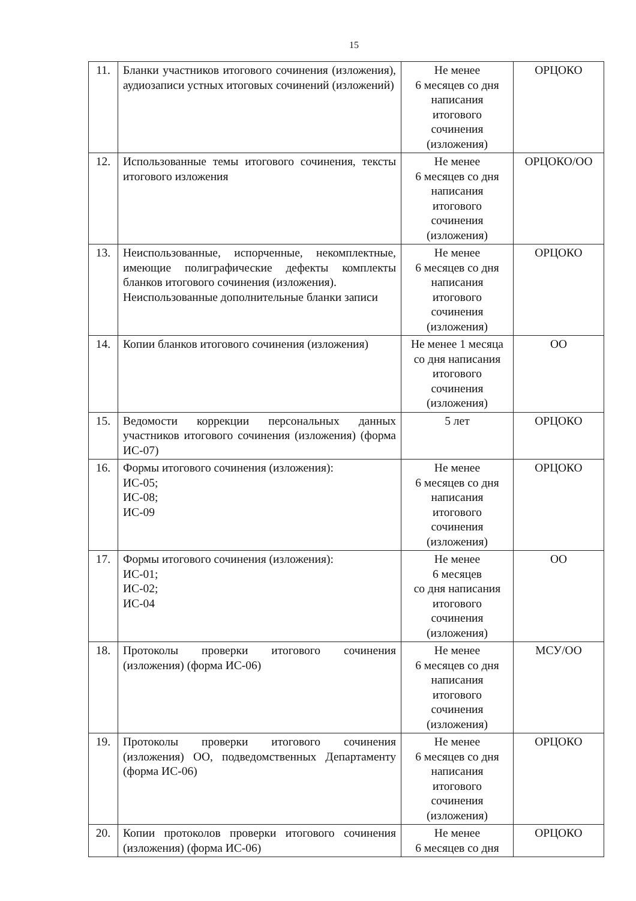15
| 11. | Бланки участников итогового сочинения (изложения), аудиозаписи устных итоговых сочинений (изложений) | Не менее 6 месяцев со дня написания итогового сочинения (изложения) | ОРЦОКО |
| 12. | Использованные темы итогового сочинения, тексты итогового изложения | Не менее 6 месяцев со дня написания итогового сочинения (изложения) | ОРЦОКО/ОО |
| 13. | Неиспользованные, испорченные, некомплектные, имеющие полиграфические дефекты комплекты бланков итогового сочинения (изложения). Неиспользованные дополнительные бланки записи | Не менее 6 месяцев со дня написания итогового сочинения (изложения) | ОРЦОКО |
| 14. | Копии бланков итогового сочинения (изложения) | Не менее 1 месяца со дня написания итогового сочинения (изложения) | ОО |
| 15. | Ведомости коррекции персональных данных участников итогового сочинения (изложения) (форма ИС-07) | 5 лет | ОРЦОКО |
| 16. | Формы итогового сочинения (изложения): ИС-05; ИС-08; ИС-09 | Не менее 6 месяцев со дня написания итогового сочинения (изложения) | ОРЦОКО |
| 17. | Формы итогового сочинения (изложения): ИС-01; ИС-02; ИС-04 | Не менее 6 месяцев со дня написания итогового сочинения (изложения) | ОО |
| 18. | Протоколы проверки итогового сочинения (изложения) (форма ИС-06) | Не менее 6 месяцев со дня написания итогового сочинения (изложения) | МСУ/ОО |
| 19. | Протоколы проверки итогового сочинения (изложения) ОО, подведомственных Департаменту (форма ИС-06) | Не менее 6 месяцев со дня написания итогового сочинения (изложения) | ОРЦОКО |
| 20. | Копии протоколов проверки итогового сочинения (изложения) (форма ИС-06) | Не менее 6 месяцев со дня | ОРЦОКО |